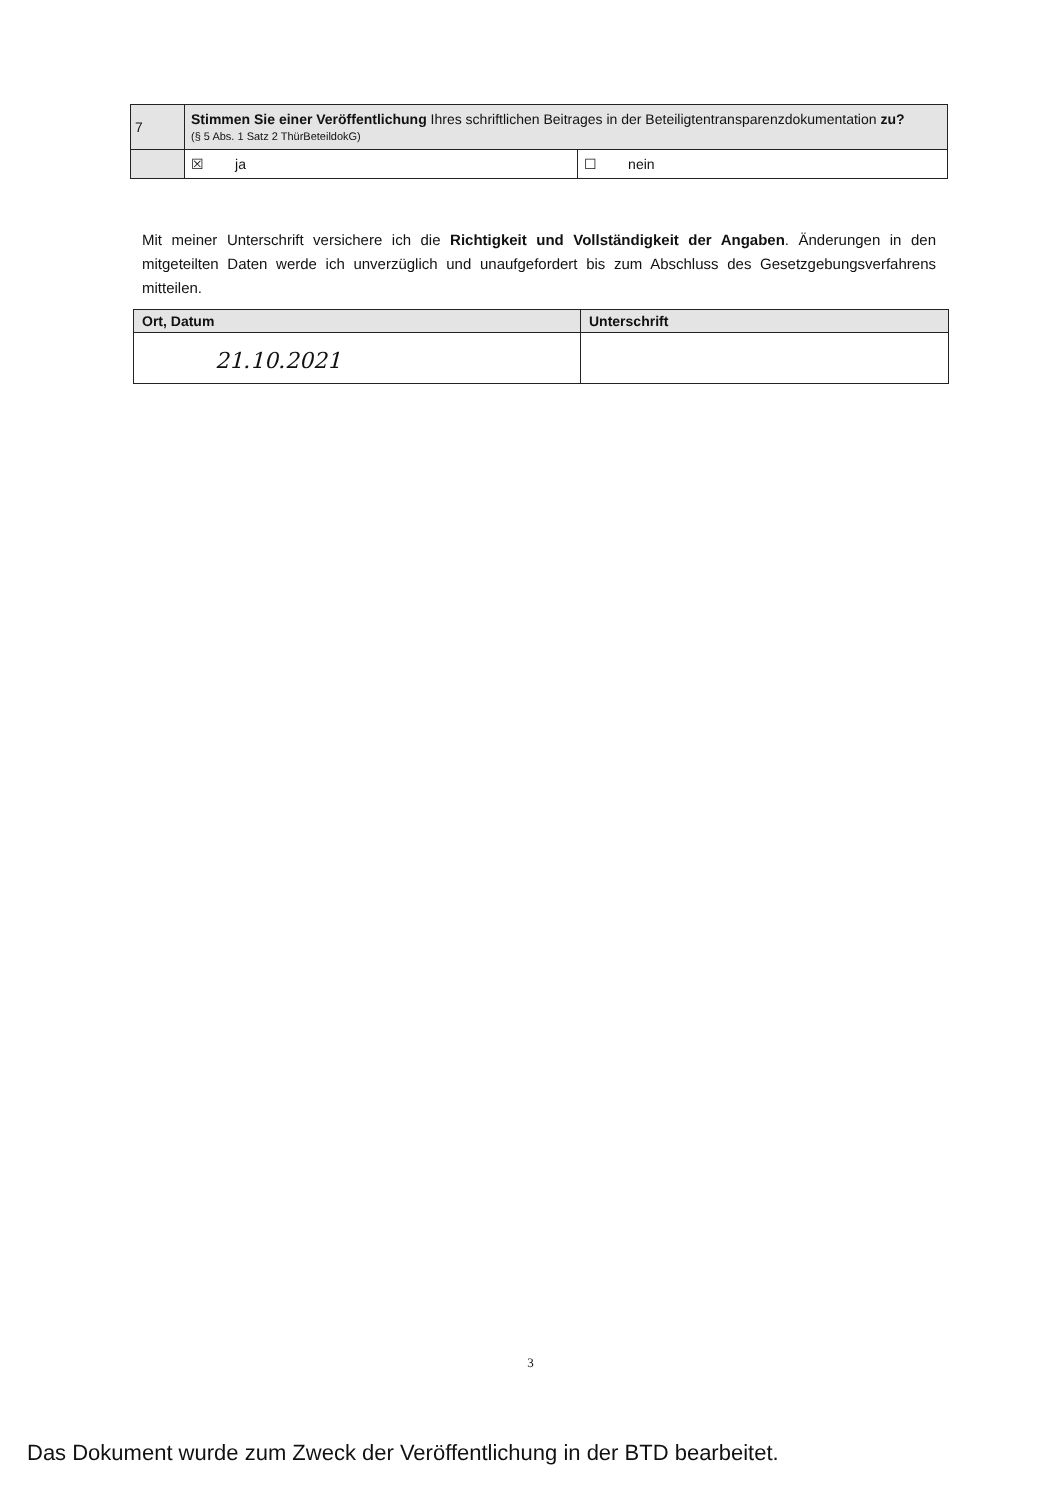| 7 | Stimmen Sie einer Veröffentlichung Ihres schriftlichen Beitrages in der Beteiligtentransparenzdokumentation zu? (§ 5 Abs. 1 Satz 2 ThürBeteildokG) | |
| | ☒ ja | ☐ nein |
Mit meiner Unterschrift versichere ich die Richtigkeit und Vollständigkeit der Angaben. Änderungen in den mitgeteilten Daten werde ich unverzüglich und unaufgefordert bis zum Abschluss des Gesetzgebungsverfahrens mitteilen.
| Ort, Datum | Unterschrift |
| --- | --- |
| 21.10.2021 | |
3
Das Dokument wurde zum Zweck der Veröffentlichung in der BTD bearbeitet.